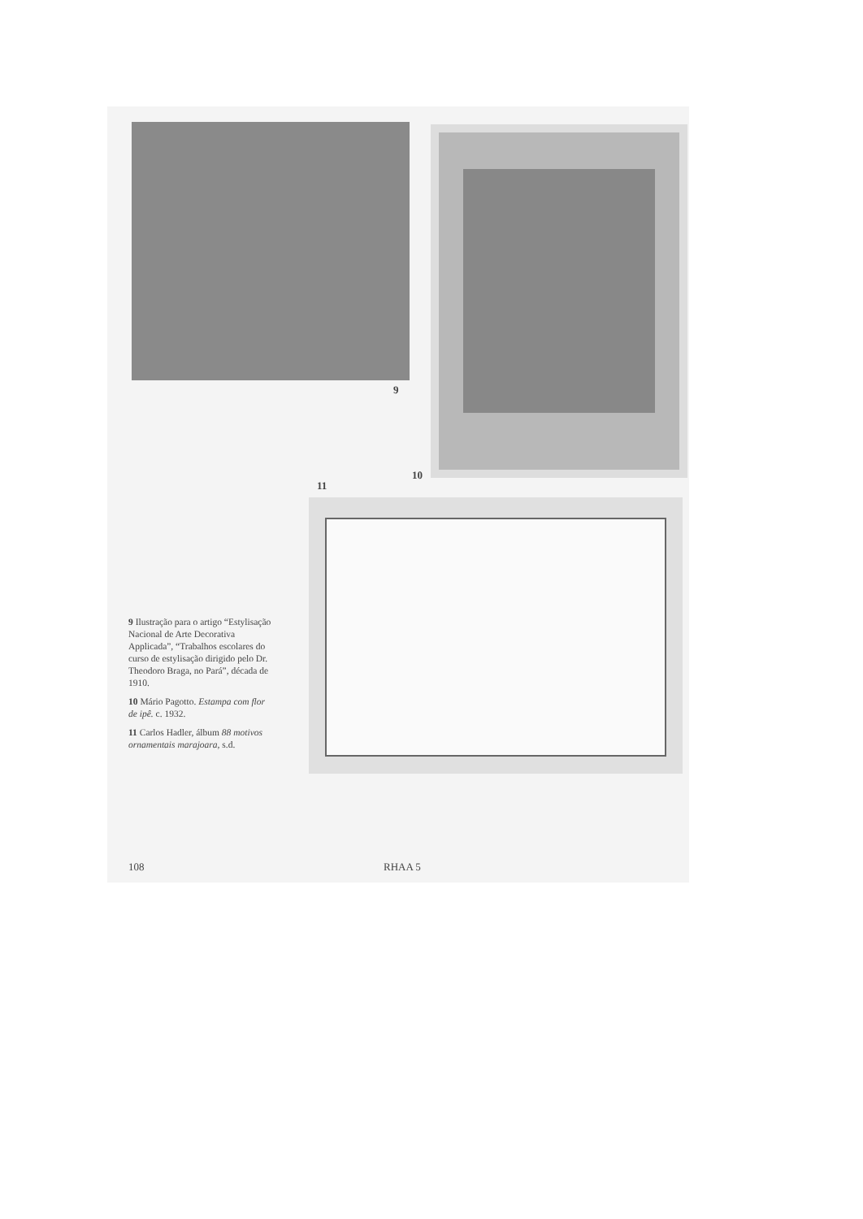9
10
11
9 Ilustração para o artigo “Estylisação Nacional de Arte Decorativa Applicada”, “Trabalhos escolares do curso de estylisação dirigido pelo Dr. Theodoro Braga, no Pará”, década de 1910.
10 Mário Pagotto. Estampa com flor de ipê. c. 1932.
11 Carlos Hadler, álbum 88 motivos ornamentais marajoara, s.d.
108 RHAA 5